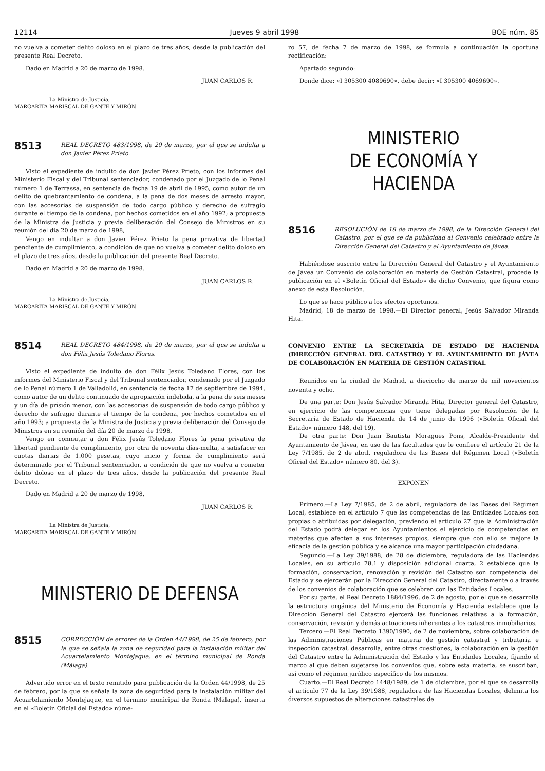12114 Jueves 9 abril 1998 BOE núm. 85
no vuelva a cometer delito doloso en el plazo de tres años, desde la publicación del presente Real Decreto.
Dado en Madrid a 20 de marzo de 1998.
JUAN CARLOS R.
La Ministra de Justicia,
MARGARITA MARISCAL DE GANTE Y MIRÓN
8513
REAL DECRETO 483/1998, de 20 de marzo, por el que se indulta a don Javier Pérez Prieto.
Visto el expediente de indulto de don Javier Pérez Prieto, con los informes del Ministerio Fiscal y del Tribunal sentenciador, condenado por el Juzgado de lo Penal número 1 de Terrassa, en sentencia de fecha 19 de abril de 1995, como autor de un delito de quebrantamiento de condena, a la pena de dos meses de arresto mayor, con las accesorias de suspensión de todo cargo público y derecho de sufragio durante el tiempo de la condena, por hechos cometidos en el año 1992; a propuesta de la Ministra de Justicia y previa deliberación del Consejo de Ministros en su reunión del día 20 de marzo de 1998,
Vengo en indultar a don Javier Pérez Prieto la pena privativa de libertad pendiente de cumplimiento, a condición de que no vuelva a cometer delito doloso en el plazo de tres años, desde la publicación del presente Real Decreto.
Dado en Madrid a 20 de marzo de 1998.
JUAN CARLOS R.
La Ministra de Justicia,
MARGARITA MARISCAL DE GANTE Y MIRÓN
8514
REAL DECRETO 484/1998, de 20 de marzo, por el que se indulta a don Félix Jesús Toledano Flores.
Visto el expediente de indulto de don Félix Jesús Toledano Flores, con los informes del Ministerio Fiscal y del Tribunal sentenciador, condenado por el Juzgado de lo Penal número 1 de Valladolid, en sentencia de fecha 17 de septiembre de 1994, como autor de un delito continuado de apropiación indebida, a la pena de seis meses y un día de prisión menor, con las accesorias de suspensión de todo cargo público y derecho de sufragio durante el tiempo de la condena, por hechos cometidos en el año 1993; a propuesta de la Ministra de Justicia y previa deliberación del Consejo de Ministros en su reunión del día 20 de marzo de 1998,
Vengo en conmutar a don Félix Jesús Toledano Flores la pena privativa de libertad pendiente de cumplimiento, por otra de noventa días-multa, a satisfacer en cuotas diarias de 1.000 pesetas, cuyo inicio y forma de cumplimiento será determinado por el Tribunal sentenciador, a condición de que no vuelva a cometer delito doloso en el plazo de tres años, desde la publicación del presente Real Decreto.
Dado en Madrid a 20 de marzo de 1998.
JUAN CARLOS R.
La Ministra de Justicia,
MARGARITA MARISCAL DE GANTE Y MIRÓN
MINISTERIO DE DEFENSA
8515
CORRECCIÓN de errores de la Orden 44/1998, de 25 de febrero, por la que se señala la zona de seguridad para la instalación militar del Acuartelamiento Montejaque, en el término municipal de Ronda (Málaga).
Advertido error en el texto remitido para publicación de la Orden 44/1998, de 25 de febrero, por la que se señala la zona de seguridad para la instalación militar del Acuartelamiento Montejaque, en el término municipal de Ronda (Málaga), inserta en el «Boletín Oficial del Estado» núme-
ro 57, de fecha 7 de marzo de 1998, se formula a continuación la oportuna rectificación:
Apartado segundo:
Donde dice: «I 305300 4089690», debe decir: «I 305300 4069690».
MINISTERIO
DE ECONOMÍA Y HACIENDA
8516
RESOLUCIÓN de 18 de marzo de 1998, de la Dirección General del Catastro, por el que se da publicidad al Convenio celebrado entre la Dirección General del Catastro y el Ayuntamiento de Jávea.
Habiéndose suscrito entre la Dirección General del Catastro y el Ayuntamiento de Jávea un Convenio de colaboración en materia de Gestión Catastral, procede la publicación en el «Boletín Oficial del Estado» de dicho Convenio, que figura como anexo de esta Resolución.
Lo que se hace público a los efectos oportunos.
Madrid, 18 de marzo de 1998.—El Director general, Jesús Salvador Miranda Hita.
CONVENIO ENTRE LA SECRETARÍA DE ESTADO DE HACIENDA (DIRECCIÓN GENERAL DEL CATASTRO) Y EL AYUNTAMIENTO DE JÁVEA DE COLABORACIÓN EN MATERIA DE GESTIÓN CATASTRAL
Reunidos en la ciudad de Madrid, a dieciocho de marzo de mil novecientos noventa y ocho.
De una parte: Don Jesús Salvador Miranda Hita, Director general del Catastro, en ejercicio de las competencias que tiene delegadas por Resolución de la Secretaría de Estado de Hacienda de 14 de junio de 1996 («Boletín Oficial del Estado» número 148, del 19),
De otra parte: Don Juan Bautista Moragues Pons, Alcalde-Presidente del Ayuntamiento de Jávea, en uso de las facultades que le confiere el artículo 21 de la Ley 7/1985, de 2 de abril, reguladora de las Bases del Régimen Local («Boletín Oficial del Estado» número 80, del 3).
EXPONEN
Primero.—La Ley 7/1985, de 2 de abril, reguladora de las Bases del Régimen Local, establece en el artículo 7 que las competencias de las Entidades Locales son propias o atribuidas por delegación, previendo el artículo 27 que la Administración del Estado podrá delegar en los Ayuntamientos el ejercicio de competencias en materias que afecten a sus intereses propios, siempre que con ello se mejore la eficacia de la gestión pública y se alcance una mayor participación ciudadana.
Segundo.—La Ley 39/1988, de 28 de diciembre, reguladora de las Haciendas Locales, en su artículo 78.1 y disposición adicional cuarta, 2 establece que la formación, conservación, renovación y revisión del Catastro son competencia del Estado y se ejercerán por la Dirección General del Catastro, directamente o a través de los convenios de colaboración que se celebren con las Entidades Locales.
Por su parte, el Real Decreto 1884/1996, de 2 de agosto, por el que se desarrolla la estructura orgánica del Ministerio de Economía y Hacienda establece que la Dirección General del Catastro ejercerá las funciones relativas a la formación, conservación, revisión y demás actuaciones inherentes a los catastros inmobiliarios.
Tercero.—El Real Decreto 1390/1990, de 2 de noviembre, sobre colaboración de las Administraciones Públicas en materia de gestión catastral y tributaria e inspección catastral, desarrolla, entre otras cuestiones, la colaboración en la gestión del Catastro entre la Administración del Estado y las Entidades Locales, fijando el marco al que deben sujetarse los convenios que, sobre esta materia, se suscriban, así como el régimen jurídico específico de los mismos.
Cuarto.—El Real Decreto 1448/1989, de 1 de diciembre, por el que se desarrolla el artículo 77 de la Ley 39/1988, reguladora de las Haciendas Locales, delimita los diversos supuestos de alteraciones catastrales de